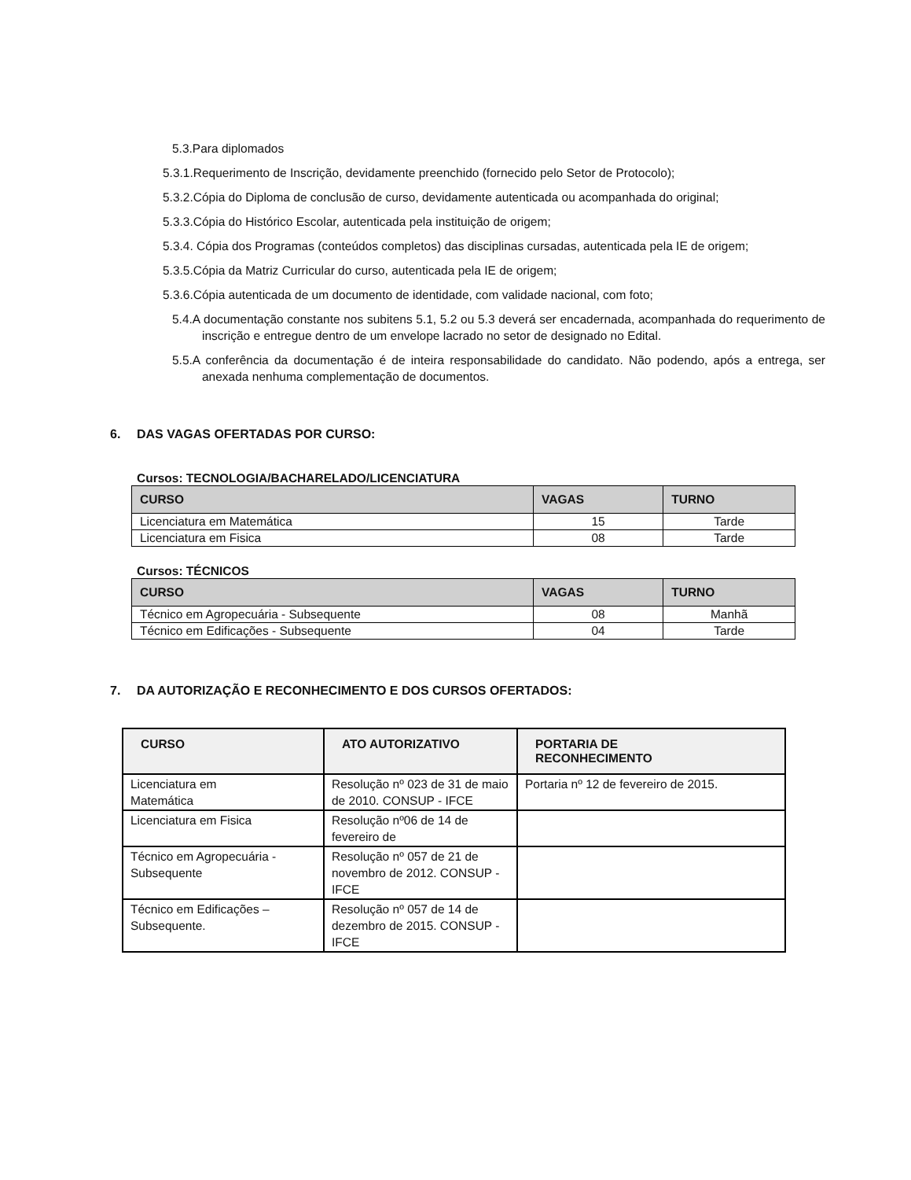5.3.Para diplomados
5.3.1.Requerimento de Inscrição, devidamente preenchido (fornecido pelo Setor de Protocolo);
5.3.2.Cópia do Diploma de conclusão de curso, devidamente autenticada ou acompanhada do original;
5.3.3.Cópia do Histórico Escolar, autenticada pela instituição de origem;
5.3.4. Cópia dos Programas (conteúdos completos) das disciplinas cursadas, autenticada pela IE de origem;
5.3.5.Cópia da Matriz Curricular do curso, autenticada pela IE de origem;
5.3.6.Cópia autenticada de um documento de identidade, com validade nacional, com foto;
5.4.A documentação constante nos subitens 5.1, 5.2 ou 5.3 deverá ser encadernada, acompanhada do requerimento de inscrição e entregue dentro de um envelope lacrado no setor de designado no Edital.
5.5.A conferência da documentação é de inteira responsabilidade do candidato. Não podendo, após a entrega, ser anexada nenhuma complementação de documentos.
6. DAS VAGAS OFERTADAS POR CURSO:
Cursos: TECNOLOGIA/BACHARELADO/LICENCIATURA
| CURSO | VAGAS | TURNO |
| --- | --- | --- |
| Licenciatura em Matemática | 15 | Tarde |
| Licenciatura em Fisica | 08 | Tarde |
Cursos: TÉCNICOS
| CURSO | VAGAS | TURNO |
| --- | --- | --- |
| Técnico em Agropecuária - Subsequente | 08 | Manhã |
| Técnico em Edificações - Subsequente | 04 | Tarde |
7. DA AUTORIZAÇÃO E RECONHECIMENTO E DOS CURSOS OFERTADOS:
| CURSO | ATO AUTORIZATIVO | PORTARIA DE RECONHECIMENTO |
| --- | --- | --- |
| Licenciatura em Matemática | Resolução nº 023 de 31 de maio de 2010. CONSUP - IFCE | Portaria nº 12 de fevereiro de 2015. |
| Licenciatura em Fisica | Resolução nº06 de 14 de fevereiro de | |
| Técnico em Agropecuária - Subsequente | Resolução nº 057 de 21 de novembro de 2012. CONSUP - IFCE | |
| Técnico em Edificações – Subsequente. | Resolução nº 057 de 14 de dezembro de 2015. CONSUP - IFCE | |